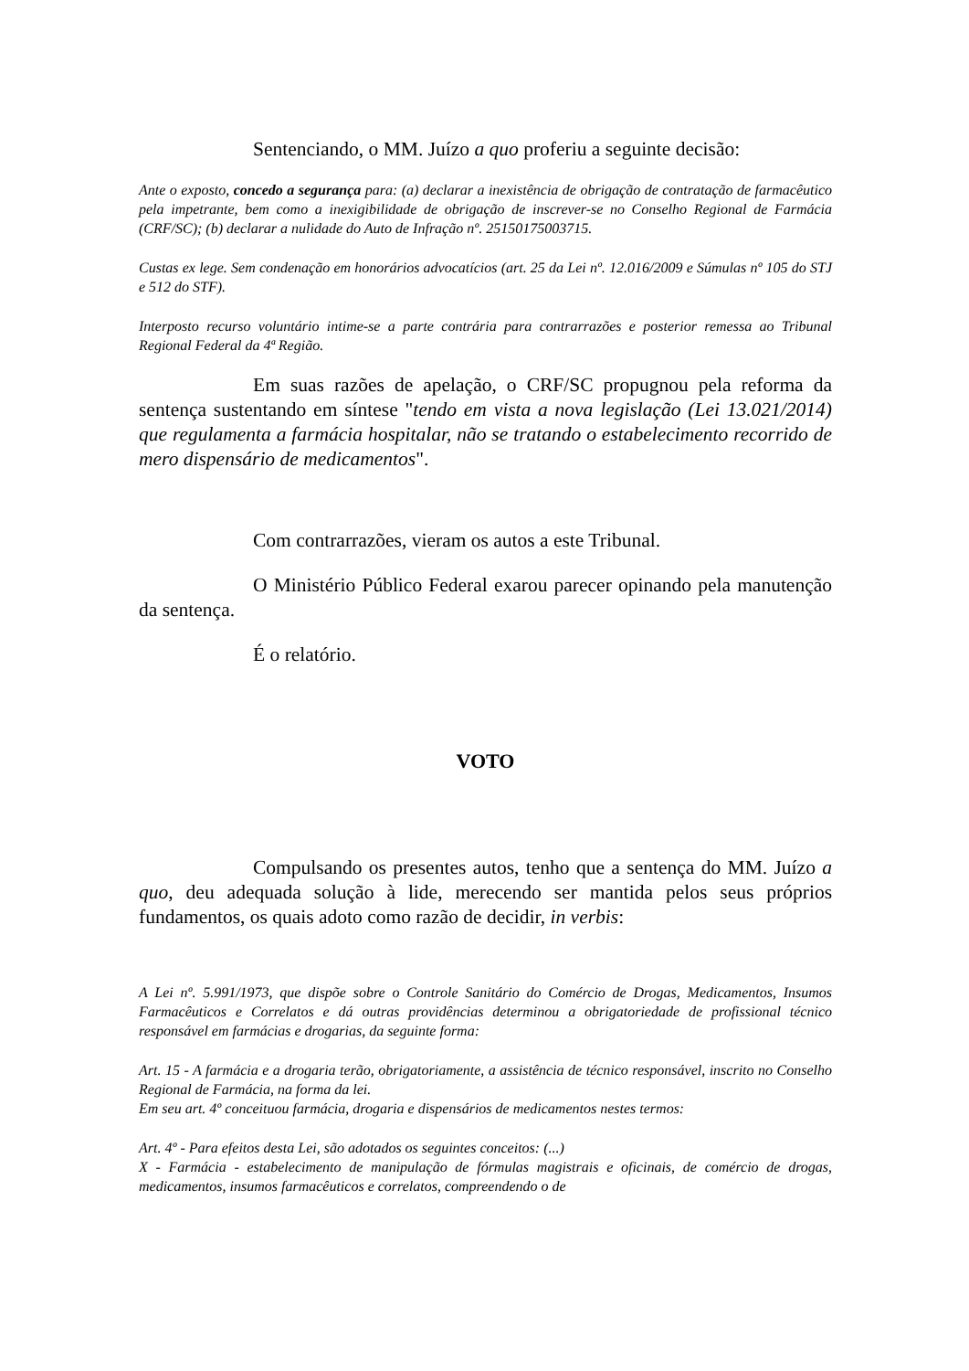Sentenciando, o MM. Juízo a quo proferiu a seguinte decisão:
Ante o exposto, concedo a segurança para: (a) declarar a inexistência de obrigação de contratação de farmacêutico pela impetrante, bem como a inexigibilidade de obrigação de inscrever-se no Conselho Regional de Farmácia (CRF/SC); (b) declarar a nulidade do Auto de Infração nº. 25150175003715.
Custas ex lege. Sem condenação em honorários advocatícios (art. 25 da Lei nº. 12.016/2009 e Súmulas nº 105 do STJ e 512 do STF).
Interposto recurso voluntário intime-se a parte contrária para contrarrazões e posterior remessa ao Tribunal Regional Federal da 4ª Região.
Em suas razões de apelação, o CRF/SC propugnou pela reforma da sentença sustentando em síntese "tendo em vista a nova legislação (Lei 13.021/2014) que regulamenta a farmácia hospitalar, não se tratando o estabelecimento recorrido de mero dispensário de medicamentos".
Com contrarrazões, vieram os autos a este Tribunal.
O Ministério Público Federal exarou parecer opinando pela manutenção da sentença.
É o relatório.
VOTO
Compulsando os presentes autos, tenho que a sentença do MM. Juízo a quo, deu adequada solução à lide, merecendo ser mantida pelos seus próprios fundamentos, os quais adoto como razão de decidir, in verbis:
A Lei nº. 5.991/1973, que dispõe sobre o Controle Sanitário do Comércio de Drogas, Medicamentos, Insumos Farmacêuticos e Correlatos e dá outras providências determinou a obrigatoriedade de profissional técnico responsável em farmácias e drogarias, da seguinte forma:
Art. 15 - A farmácia e a drogaria terão, obrigatoriamente, a assistência de técnico responsável, inscrito no Conselho Regional de Farmácia, na forma da lei.
Em seu art. 4º conceituou farmácia, drogaria e dispensários de medicamentos nestes termos:
Art. 4º - Para efeitos desta Lei, são adotados os seguintes conceitos: (...)
X - Farmácia - estabelecimento de manipulação de fórmulas magistrais e oficinais, de comércio de drogas, medicamentos, insumos farmacêuticos e correlatos, compreendendo o de